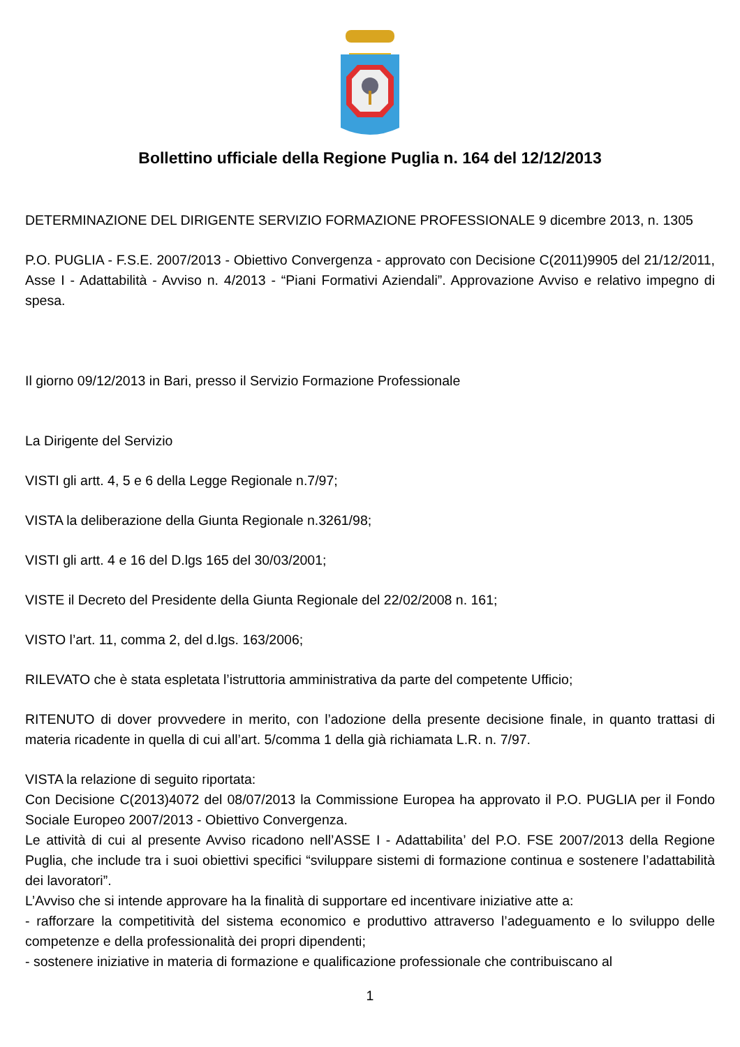Bollettino ufficiale della Regione Puglia n. 164 del 12/12/2013
DETERMINAZIONE DEL DIRIGENTE SERVIZIO FORMAZIONE PROFESSIONALE 9 dicembre 2013, n. 1305
P.O. PUGLIA - F.S.E. 2007/2013 - Obiettivo Convergenza - approvato con Decisione C(2011)9905 del 21/12/2011, Asse I - Adattabilità - Avviso n. 4/2013 - “Piani Formativi Aziendali”. Approvazione Avviso e relativo impegno di spesa.
Il giorno 09/12/2013 in Bari, presso il Servizio Formazione Professionale
La Dirigente del Servizio
VISTI gli artt. 4, 5 e 6 della Legge Regionale n.7/97;
VISTA la deliberazione della Giunta Regionale n.3261/98;
VISTI gli artt. 4 e 16 del D.lgs 165 del 30/03/2001;
VISTE il Decreto del Presidente della Giunta Regionale del 22/02/2008 n. 161;
VISTO l’art. 11, comma 2, del d.lgs. 163/2006;
RILEVATO che è stata espletata l’istruttoria amministrativa da parte del competente Ufficio;
RITENUTO di dover provvedere in merito, con l’adozione della presente decisione finale, in quanto trattasi di materia ricadente in quella di cui all’art. 5/comma 1 della già richiamata L.R. n. 7/97.
VISTA la relazione di seguito riportata:
Con Decisione C(2013)4072 del 08/07/2013 la Commissione Europea ha approvato il P.O. PUGLIA per il Fondo Sociale Europeo 2007/2013 - Obiettivo Convergenza.
Le attività di cui al presente Avviso ricadono nell’ASSE I - Adattabilita’ del P.O. FSE 2007/2013 della Regione Puglia, che include tra i suoi obiettivi specifici “sviluppare sistemi di formazione continua e sostenere l’adattabilità dei lavoratori”.
L’Avviso che si intende approvare ha la finalità di supportare ed incentivare iniziative atte a:
- rafforzare la competitività del sistema economico e produttivo attraverso l’adeguamento e lo sviluppo delle competenze e della professionalità dei propri dipendenti;
- sostenere iniziative in materia di formazione e qualificazione professionale che contribuiscano al
1